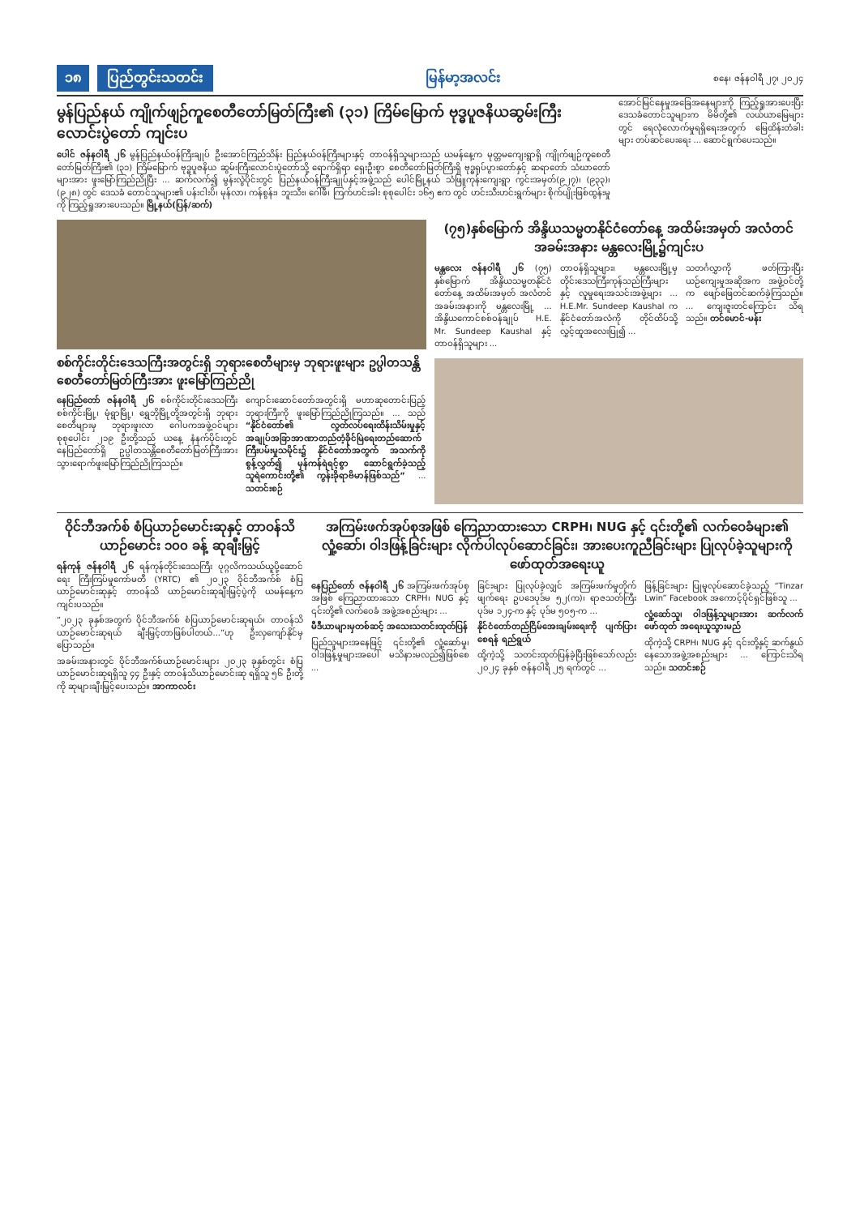၁၈ ပြည်တွင်းသတင်း မြန်မာ့အလင်း စနေ၊ ဇန်နဝါရီ ၂၇၊ ၂၀၂၄
မွန်ပြည်နယ် ကျိုက်ဖျဉ်ကူစေတီတော်မြတ်ကြီး၏ (၃၁) ကြိမ်မြောက် ဗုဒ္ဓပူဇနိယဆွမ်းကြီးလောင်းပွဲတော် ကျင်းပ
ပေါင် ဇန်နဝါရီ ၂၆ မွန်ပြည်နယ်ဝန်ကြီးချုပ် ဦးအောင်ကြည်သိန်း ပြည်နယ်ဝန်ကြီးများနှင့် တာဝန်ရှိသူများသည် ယမန်နေ့က မုတ္တမကျေးရွာရှိ ကျိုက်ဖျဉ်ကူစေတီတော်မြတ်ကြီး၏ (၃၁) ကြိမ်မြောက် ဗုဒ္ဓပူဇနိယ ဆွမ်းကြီးလောင်းပွဲတော်သို့ ရောက်ရှိရာ ရှေးဦးစွာ စေတီတော်မြတ်ကြီးရှိ ဗုဒ္ဓရုပ်ပွားတော်နှင့် ဆရာတော် သံဃာတော်များအား ဖူးမြော်ကြည်ညိုပြီး ... ဆက်လက်၍ မွန်းလွဲပိုင်းတွင် ပြည်နယ်ဝန်ကြီးချုပ်နှင့်အဖွဲ့သည် ပေါင်မြို့နယ် သံဖြူကုန်းကျေးရွာ ကွင်းအမှတ်(၉၂၇)၊ (၉၃၃)၊ (၉၂၈) တွင် ဒေသခံ တောင်သူများ၏ ပန်းငါးပိ၊ မုန်လာ၊ ကန်စွန်း၊ ဘူးသီး၊ ဂေါ်ဖီ၊ ကြက်ဟင်းခါး စုစုပေါင်း ၁၆၅ ဧက တွင် ဟင်းသီးဟင်းရွက်များ စိုက်ပျိုးဖြစ်ထွန်းမှုကို ကြည့်ရှုအားပေးသည်။ မြို့နယ်(ပြန်/ဆက်)
အောင်မြင်နေမှုအခြေအနေများကို ကြည့်ရှုအားပေးပြီး ဒေသခံတောင်သူများက မိမိတို့၏ လယ်ယာမြေများတွင် ရေလုံလောက်မှုရရှိရေးအတွက် မြေထိန်းတံခါးများ တပ်ဆင်ပေးရေး ... ဆောင်ရွက်ပေးသည်။
စစ်ကိုင်းတိုင်းဒေသကြီးအတွင်းရှိ ဘုရားစေတီများမှ ဘုရားဖူးများ ဥပ္ပါတသန္တိစေတီတော်မြတ်ကြီးအား ဖူးမြော်ကြည်ညို
နေပြည်တော် ဇန်နဝါရီ ၂၆ စစ်ကိုင်းတိုင်းဒေသကြီး စစ်ကိုင်းမြို့၊ မုံရွာမြို့၊ ရွှေဘိုမြို့တို့အတွင်းရှိ ဘုရားစေတီများမှ ဘုရားဖူးလာ ဂေါပကအဖွဲ့ဝင်များ စုစုပေါင်း ၂၁၉ ဦးတို့သည် ယနေ့ နံနက်ပိုင်းတွင် နေပြည်တော်ရှိ ဥပ္ပါတသန္တိစေတီတော်မြတ်ကြီးအား သွားရောက်ဖူးမြော်ကြည်ညိုကြသည်။
ကျောင်းဆောင်တော်အတွင်းရှိ မဟာဆုတောင်းပြည့် ဘုရားကြီးကို ဖူးမြော်ကြည်ညိုကြသည်။ ... သည် “နိုင်ငံတော်၏ လွတ်လပ်ရေးထိန်းသိမ်းမှုနှင့် အချုပ်အခြာအာဏာတည်တံ့ခိုင်မြဲရေးတည်ဆောက်ကြီးပမ်းမှုသမိုင်း၌ နိုင်ငံတော်အတွက် အသက်ကို စွန့်လွှတ်၍ မှန်ကန်ရဲရင့်စွာ ဆောင်ရွက်ခဲ့သည့် သူရဲကောင်းတို့၏ ကွန်းခိုရာဗိမာန်ဖြစ်သည်” ... သတင်းစဉ်
(၇၅)နှစ်မြောက် အိန္ဒိယသမ္မတနိုင်ငံတော်နေ့ အထိမ်းအမှတ် အလံတင်အခမ်းအနား မန္တလေးမြို့၌ကျင်းပ
မန္တလေး ဇန်နဝါရီ ၂၆ (၇၅) နှစ်မြောက် အိန္ဒိယသမ္မတနိုင်ငံတော်နေ့ အထိမ်းအမှတ် အလံတင်အခမ်းအနားကို မန္တလေးမြို့ ... အိန္ဒိယကောင်စစ်ဝန်ချုပ် H.E. Mr. Sundeep Kaushal နှင့် တာဝန်ရှိသူများ ...
တာဝန်ရှိသူများ၊ မန္တလေးမြို့မှ တိုင်းဒေသကြီးကုန်သည်ကြီးများနှင့် လူမှုရေးအသင်းအဖွဲ့များ ... H.E.Mr. Sundeep Kaushal က နိုင်ငံတော်အလံကို တိုင်ထိပ်သို့ လွှင့်ထူအလေးပြု၍ ...
သတင်္ဂလွှာကို ဖတ်ကြားပြီး ယဉ်ကျေးမှုအဆိုအက အဖွဲ့ဝင်တို့က ဖျော်ဖြေတင်ဆက်ခဲ့ကြသည်။ ... ကျေးဇူးတင်ကြောင်း သိရသည်။ တင်မောင်-မန်း
ဝိုင်ဘီအက်စ် စံပြယာဉ်မောင်းဆုနှင့် တာဝန်သိယာဉ်မောင်း ၁၀၀ ခန့် ဆုချီးမြှင့်
ရန်ကုန် ဇန်နဝါရီ ၂၆ ရန်ကုန်တိုင်းဒေသကြီး ပုဂ္ဂလိကသယ်ယူပို့ဆောင်ရေး ကြီးကြပ်မှုကော်မတီ (YRTC) ၏ ၂၀၂၃ ဝိုင်ဘီအက်စ် စံပြယာဉ်မောင်းဆုနှင့် တာဝန်သိ ယာဉ်မောင်းဆုချီးမြှင့်ပွဲကို ယမန်နေ့က ကျင်းပသည်။
“၂၀၂၃ ခုနှစ်အတွက် ဝိုင်ဘီအက်စ် စံပြယာဉ်မောင်းဆုရယ်၊ တာဝန်သိယာဉ်မောင်းဆုရယ် ချီးမြှင့်တာဖြစ်ပါတယ်...”ဟု ဦးလှကျော်နိုင်မှ ပြောသည်။
အခမ်းအနားတွင် ဝိုင်ဘီအက်စ်ယာဉ်မောင်းများ ၂၀၂၃ ခုနှစ်တွင်း စံပြယာဉ်မောင်းဆုရရှိသူ ၄၄ ဦးနှင့် တာဝန်သိယာဉ်မောင်းဆု ရရှိသူ ၅၆ ဦးတို့ကို ဆုများချီးမြှင့်ပေးသည်။ အာကာလင်း
အကြမ်းဖက်အုပ်စုအဖြစ် ကြေညာထားသော CRPH၊ NUG နှင့် ၎င်းတို့၏ လက်ဝေခံများ၏ လှုံ့ဆော်၊ ဝါဒဖြန့်ခြင်းများ လိုက်ပါလုပ်ဆောင်ခြင်း၊ အားပေးကူညီခြင်းများ ပြုလုပ်ခဲ့သူများကို ဖော်ထုတ်အရေးယူ
နေပြည်တော် ဇန်နဝါရီ ၂၆ အကြမ်းဖက်အုပ်စုအဖြစ် ကြေညာထားသော CRPH၊ NUG နှင့် ၎င်းတို့၏ လက်ဝေခံ အဖွဲ့အစည်းများ ...
မီဒီယာများမှတစ်ဆင့် အသေးသတင်းထုတ်ပြန်
ပြည်သူများအနေဖြင့် ၎င်းတို့၏ လှုံ့ဆော်မှု၊ ဝါဒဖြန့်မှုများအပေါ် မသိနားမလည်၍ဖြစ်စေ ...
ခြင်းများ ပြုလုပ်ခဲ့လျှင် အကြမ်းဖက်မှုတိုက်ဖျက်ရေး ဥပဒေပုဒ်မ ၅၂(က)၊ ရာဇသတ်ကြီး ပုဒ်မ ၁၂၄-က နှင့် ပုဒ်မ ၅၀၅-က ...
နိုင်ငံတော်တည်ငြိမ်အေးချမ်းရေးကို ပျက်ပြားစေရန် ရည်ရွယ်
ထို့ကဲ့သို့ သတင်းထုတ်ပြန်ခဲ့ပြီးဖြစ်သော်လည်း ၂၀၂၄ ခုနှစ် ဇန်နဝါရီ ၂၅ ရက်တွင် ...
ဖြန့်ခြင်းများ ပြုမူလုပ်ဆောင်ခဲ့သည့် “Tinzar Lwin” Facebook အကောင့်ပိုင်ရှင်ဖြစ်သူ ...
လှုံ့ဆော်သူ၊ ဝါဒဖြန့်သူများအား ဆက်လက်ဖော်ထုတ် အရေးယူသွားမည်
ထိုကဲ့သို့ CRPH၊ NUG နှင့် ၎င်းတို့နှင့် ဆက်နွယ်နေသောအဖွဲ့အစည်းများ ... ကြောင်းသိရသည်။ သတင်းစဉ်